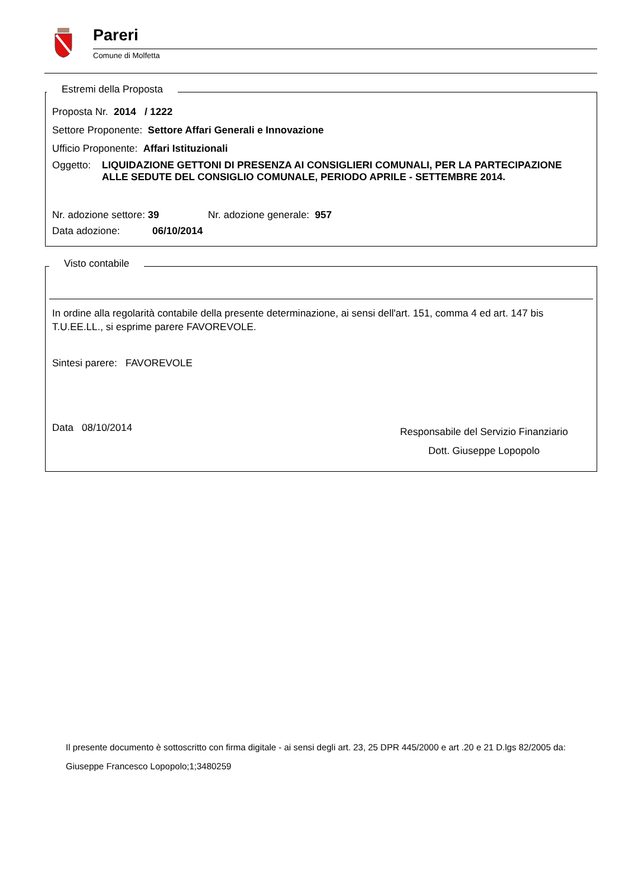Pareri
Comune di Molfetta
Estremi della Proposta
Proposta Nr. 2014 / 1222
Settore Proponente: Settore Affari Generali e Innovazione
Ufficio Proponente: Affari Istituzionali
Oggetto: LIQUIDAZIONE GETTONI DI PRESENZA AI CONSIGLIERI COMUNALI, PER LA PARTECIPAZIONE ALLE SEDUTE DEL CONSIGLIO COMUNALE, PERIODO APRILE - SETTEMBRE 2014.
Nr. adozione settore: 39 Nr. adozione generale: 957
Data adozione: 06/10/2014
Visto contabile
In ordine alla regolarità contabile della presente determinazione, ai sensi dell'art. 151, comma 4 ed art. 147 bis T.U.EE.LL., si esprime parere FAVOREVOLE.
Sintesi parere: FAVOREVOLE
Data 08/10/2014
Responsabile del Servizio Finanziario
Dott. Giuseppe Lopopolo
Il presente documento è sottoscritto con firma digitale - ai sensi degli art. 23, 25 DPR 445/2000 e art .20 e 21 D.lgs 82/2005 da:
Giuseppe Francesco Lopopolo;1;3480259